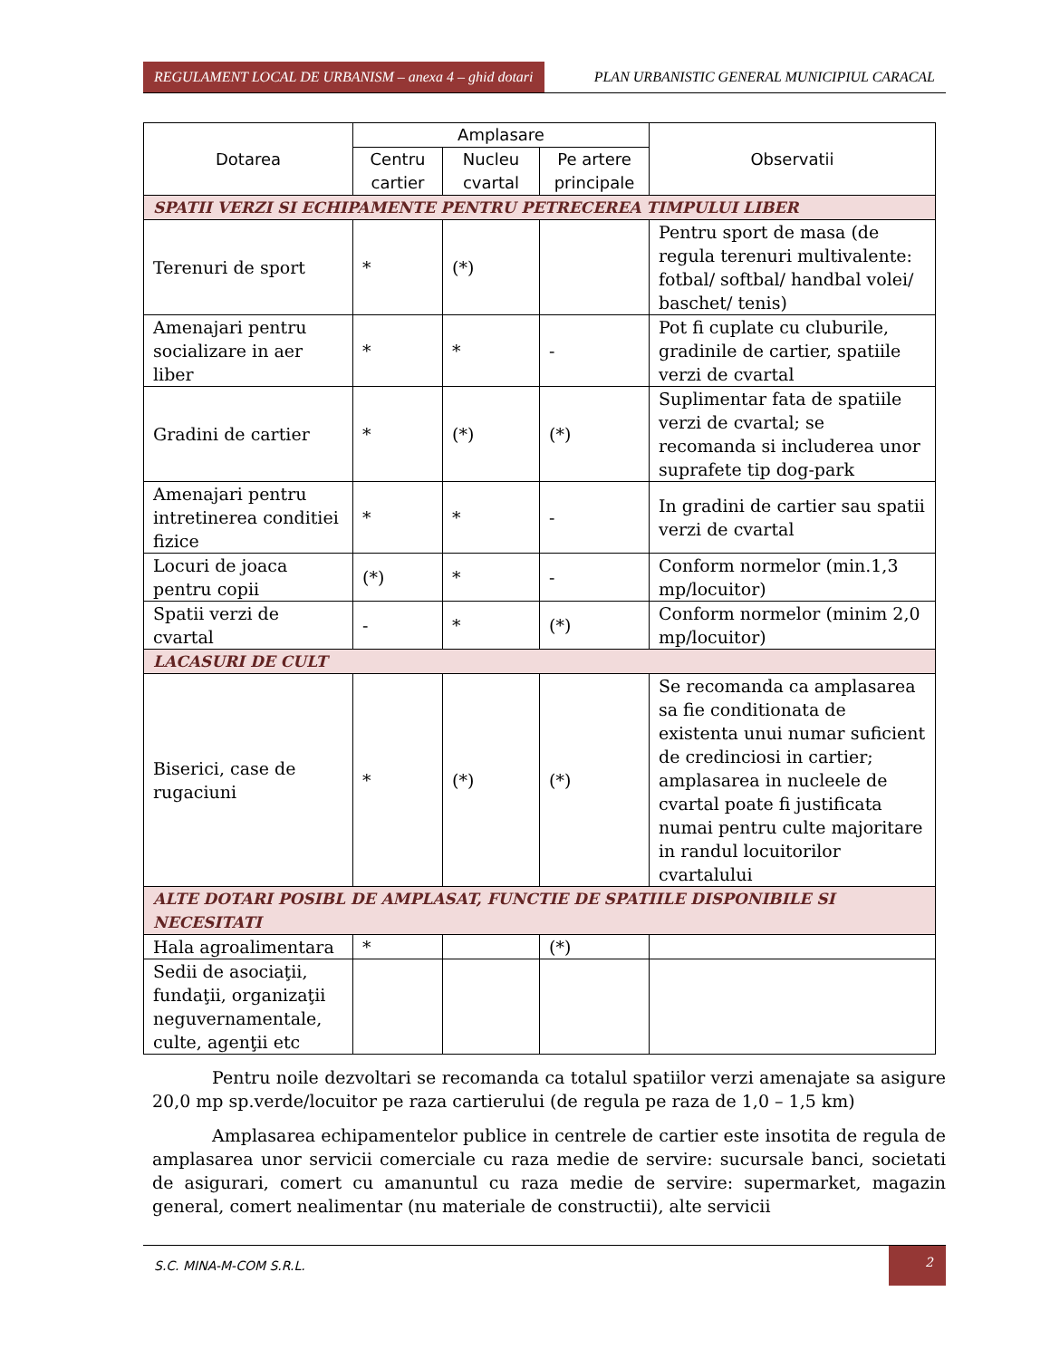REGULAMENT LOCAL DE URBANISM – anexa 4 – ghid dotari
PLAN URBANISTIC GENERAL MUNICIPIUL CARACAL
| Dotarea | Amplasare | | | Observatii |
| --- | --- | --- | --- | --- |
| | Centru cartier | Nucleu cvartal | Pe artere principale | |
| SPATII VERZI SI ECHIPAMENTE PENTRU PETRECEREA TIMPULUI LIBER | | | | |
| Terenuri de sport | * | (*) | | Pentru sport de masa (de regula terenuri multivalente: fotbal/ softbal/ handbal volei/ baschet/ tenis) |
| Amenajari pentru socializare in aer liber | * | * | - | Pot fi cuplate cu cluburile, gradinile de cartier, spatiile verzi de cvartal |
| Gradini de cartier | * | (*) | (*) | Suplimentar fata de spatiile verzi de cvartal; se recomanda si includerea unor suprafete tip dog-park |
| Amenajari pentru intretinerea conditiei fizice | * | * | - | In gradini de cartier sau spatii verzi de cvartal |
| Locuri de joaca pentru copii | (*) | * | - | Conform normelor (min.1,3 mp/locuitor) |
| Spatii verzi de cvartal | - | * | (*) | Conform normelor (minim 2,0 mp/locuitor) |
| LACASURI DE CULT | | | | |
| Biserici, case de rugaciuni | * | (*) | (*) | Se recomanda ca amplasarea sa fie conditionata de existenta unui numar suficient de credinciosi in cartier; amplasarea in nucleele de cvartal poate fi justificata numai pentru culte majoritare in randul locuitorilor cvartalului |
| ALTE DOTARI POSIBL DE AMPLASAT, FUNCTIE DE SPATIILE DISPONIBILE SI NECESITATI | | | | |
| Hala agroalimentara | * | | (*) | |
| Sedii de asociaţii, fundaţii, organizaţii neguvernamentale, culte, agenţii etc | | | | |
Pentru noile dezvoltari se recomanda ca totalul spatiilor verzi amenajate sa asigure 20,0 mp sp.verde/locuitor pe raza cartierului (de regula pe raza de 1,0 – 1,5 km)
Amplasarea echipamentelor publice in centrele de cartier este insotita de regula de amplasarea unor servicii comerciale cu raza medie de servire: sucursale banci, societati de asigurari, comert cu amanuntul cu raza medie de servire: supermarket, magazin general, comert nealimentar (nu materiale de constructii), alte servicii
S.C. MINA-M-COM S.R.L.
2